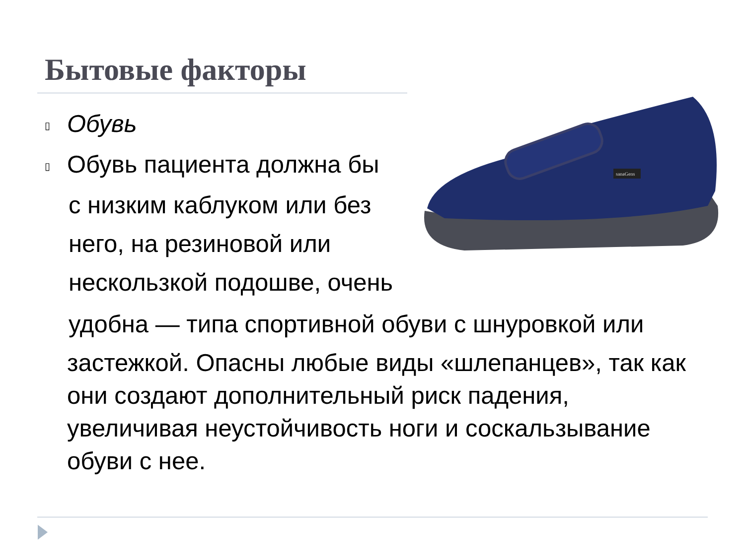Бытовые факторы
sanaGens
▯ Обувь
▯ Обувь пациента должна бы
с низким каблуком или без
него, на резиновой или
нескользкой подошве, очень
удобна — типа спортивной обуви с шнуровкой или
застежкой. Опасны любые виды «шлепанцев», так как они создают дополнительный риск падения, увеличивая неустойчивость ноги и соскальзывание обуви с нее.